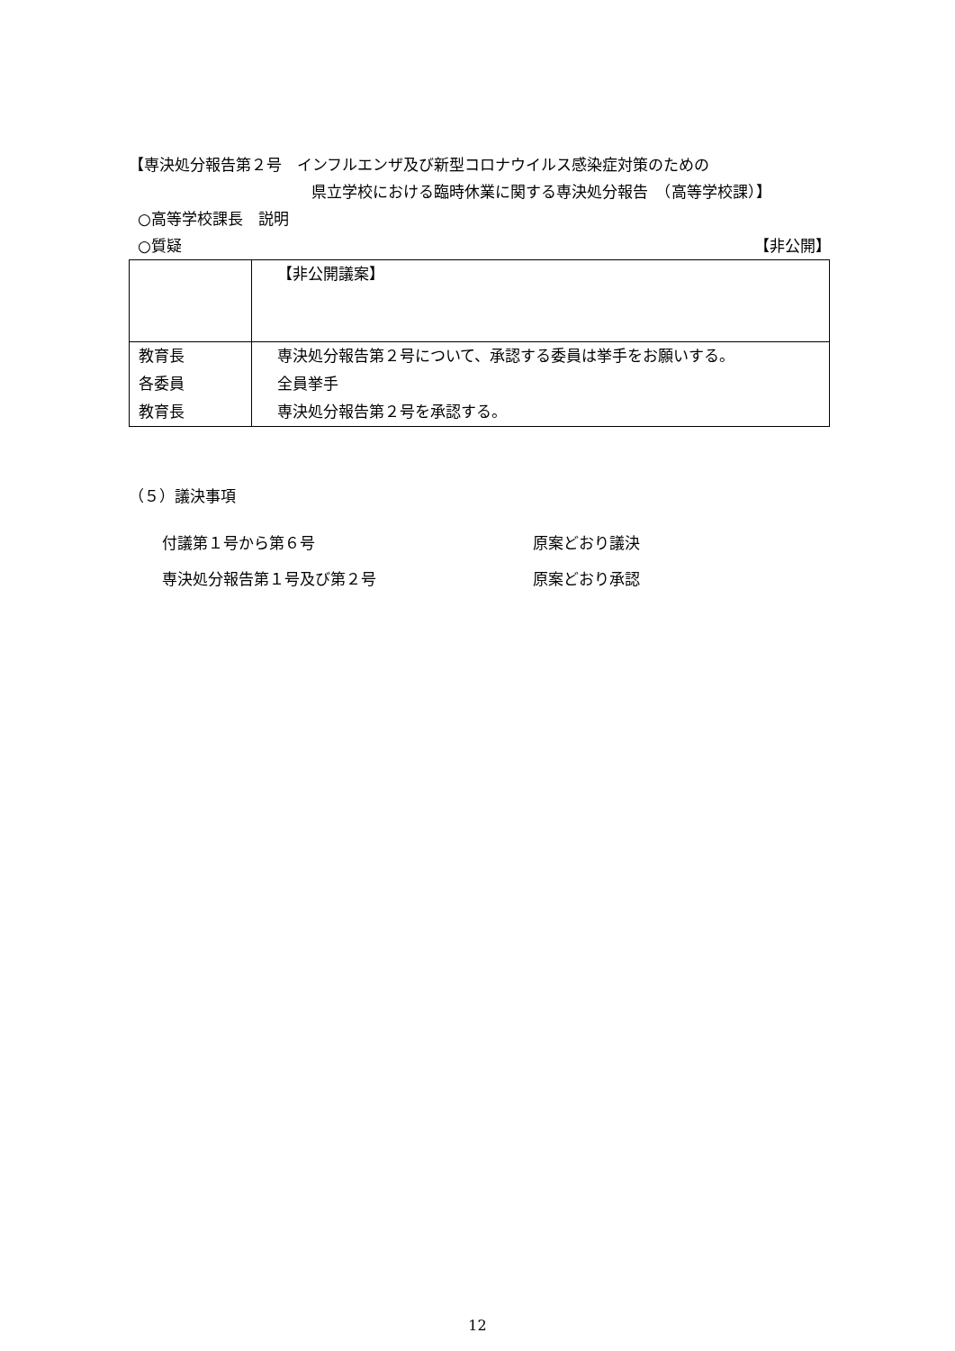【専決処分報告第２号　インフルエンザ及び新型コロナウイルス感染症対策のための
県立学校における臨時休業に関する専決処分報告　（高等学校課）】
○高等学校課長　説明
○質疑 【非公開】
| | 【非公開議案】 |
| 教育長 | 専決処分報告第２号について、承認する委員は挙手をお願いする。 |
| 各委員 | 全員挙手 |
| 教育長 | 専決処分報告第２号を承認する。 |
（５）議決事項
付議第１号から第６号 原案どおり議決
専決処分報告第１号及び第２号 原案どおり承認
12